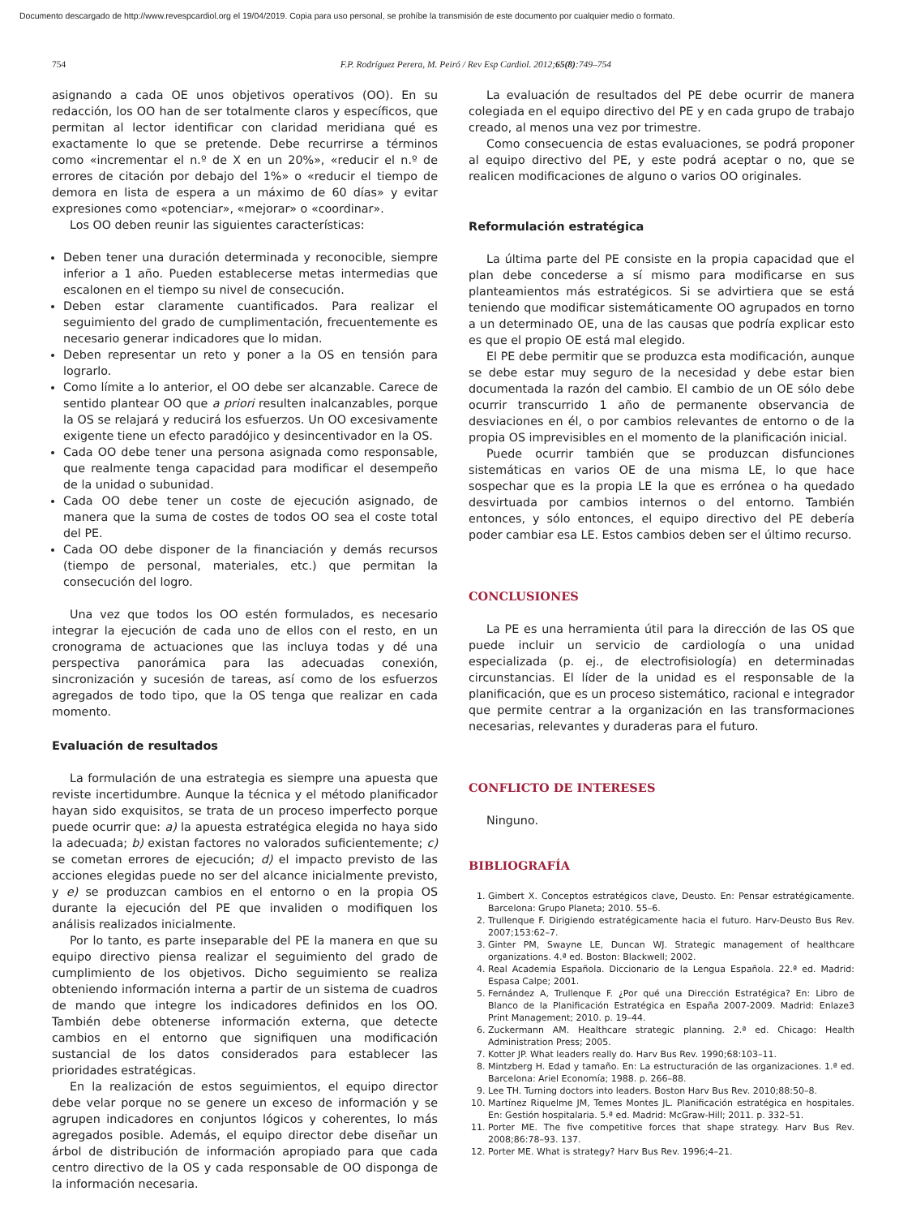Documento descargado de http://www.revespcardiol.org el 19/04/2019. Copia para uso personal, se prohíbe la transmisión de este documento por cualquier medio o formato.
754 F.P. Rodríguez Perera, M. Peiró / Rev Esp Cardiol. 2012;65(8):749–754
asignando a cada OE unos objetivos operativos (OO). En su redacción, los OO han de ser totalmente claros y específicos, que permitan al lector identificar con claridad meridiana qué es exactamente lo que se pretende. Debe recurrirse a términos como «incrementar el n.º de X en un 20%», «reducir el n.º de errores de citación por debajo del 1%» o «reducir el tiempo de demora en lista de espera a un máximo de 60 días» y evitar expresiones como «potenciar», «mejorar» o «coordinar».
Los OO deben reunir las siguientes características:
Deben tener una duración determinada y reconocible, siempre inferior a 1 año. Pueden establecerse metas intermedias que escalonen en el tiempo su nivel de consecución.
Deben estar claramente cuantificados. Para realizar el seguimiento del grado de cumplimentación, frecuentemente es necesario generar indicadores que lo midan.
Deben representar un reto y poner a la OS en tensión para lograrlo.
Como límite a lo anterior, el OO debe ser alcanzable. Carece de sentido plantear OO que a priori resulten inalcanzables, porque la OS se relajará y reducirá los esfuerzos. Un OO excesivamente exigente tiene un efecto paradójico y desincentivador en la OS.
Cada OO debe tener una persona asignada como responsable, que realmente tenga capacidad para modificar el desempeño de la unidad o subunidad.
Cada OO debe tener un coste de ejecución asignado, de manera que la suma de costes de todos OO sea el coste total del PE.
Cada OO debe disponer de la financiación y demás recursos (tiempo de personal, materiales, etc.) que permitan la consecución del logro.
Una vez que todos los OO estén formulados, es necesario integrar la ejecución de cada uno de ellos con el resto, en un cronograma de actuaciones que las incluya todas y dé una perspectiva panorámica para las adecuadas conexión, sincronización y sucesión de tareas, así como de los esfuerzos agregados de todo tipo, que la OS tenga que realizar en cada momento.
Evaluación de resultados
La formulación de una estrategia es siempre una apuesta que reviste incertidumbre. Aunque la técnica y el método planificador hayan sido exquisitos, se trata de un proceso imperfecto porque puede ocurrir que: a) la apuesta estratégica elegida no haya sido la adecuada; b) existan factores no valorados suficientemente; c) se cometan errores de ejecución; d) el impacto previsto de las acciones elegidas puede no ser del alcance inicialmente previsto, y e) se produzcan cambios en el entorno o en la propia OS durante la ejecución del PE que invaliden o modifiquen los análisis realizados inicialmente.
Por lo tanto, es parte inseparable del PE la manera en que su equipo directivo piensa realizar el seguimiento del grado de cumplimiento de los objetivos. Dicho seguimiento se realiza obteniendo información interna a partir de un sistema de cuadros de mando que integre los indicadores definidos en los OO. También debe obtenerse información externa, que detecte cambios en el entorno que signifiquen una modificación sustancial de los datos considerados para establecer las prioridades estratégicas.
En la realización de estos seguimientos, el equipo director debe velar porque no se genere un exceso de información y se agrupen indicadores en conjuntos lógicos y coherentes, lo más agregados posible. Además, el equipo director debe diseñar un árbol de distribución de información apropiado para que cada centro directivo de la OS y cada responsable de OO disponga de la información necesaria.
La evaluación de resultados del PE debe ocurrir de manera colegiada en el equipo directivo del PE y en cada grupo de trabajo creado, al menos una vez por trimestre.
Como consecuencia de estas evaluaciones, se podrá proponer al equipo directivo del PE, y este podrá aceptar o no, que se realicen modificaciones de alguno o varios OO originales.
Reformulación estratégica
La última parte del PE consiste en la propia capacidad que el plan debe concederse a sí mismo para modificarse en sus planteamientos más estratégicos. Si se advirtiera que se está teniendo que modificar sistemáticamente OO agrupados en torno a un determinado OE, una de las causas que podría explicar esto es que el propio OE está mal elegido.
El PE debe permitir que se produzca esta modificación, aunque se debe estar muy seguro de la necesidad y debe estar bien documentada la razón del cambio. El cambio de un OE sólo debe ocurrir transcurrido 1 año de permanente observancia de desviaciones en él, o por cambios relevantes de entorno o de la propia OS imprevisibles en el momento de la planificación inicial.
Puede ocurrir también que se produzcan disfunciones sistemáticas en varios OE de una misma LE, lo que hace sospechar que es la propia LE la que es errónea o ha quedado desvirtuada por cambios internos o del entorno. También entonces, y sólo entonces, el equipo directivo del PE debería poder cambiar esa LE. Estos cambios deben ser el último recurso.
CONCLUSIONES
La PE es una herramienta útil para la dirección de las OS que puede incluir un servicio de cardiología o una unidad especializada (p. ej., de electrofisiología) en determinadas circunstancias. El líder de la unidad es el responsable de la planificación, que es un proceso sistemático, racional e integrador que permite centrar a la organización en las transformaciones necesarias, relevantes y duraderas para el futuro.
CONFLICTO DE INTERESES
Ninguno.
BIBLIOGRAFÍA
1. Gimbert X. Conceptos estratégicos clave, Deusto. En: Pensar estratégicamente. Barcelona: Grupo Planeta; 2010. 55–6.
2. Trullenque F. Dirigiendo estratégicamente hacia el futuro. Harv-Deusto Bus Rev. 2007;153:62–7.
3. Ginter PM, Swayne LE, Duncan WJ. Strategic management of healthcare organizations. 4.ª ed. Boston: Blackwell; 2002.
4. Real Academia Española. Diccionario de la Lengua Española. 22.ª ed. Madrid: Espasa Calpe; 2001.
5. Fernández A, Trullenque F. ¿Por qué una Dirección Estratégica? En: Libro de Blanco de la Planificación Estratégica en España 2007-2009. Madrid: Enlaze3 Print Management; 2010. p. 19–44.
6. Zuckermann AM. Healthcare strategic planning. 2.ª ed. Chicago: Health Administration Press; 2005.
7. Kotter JP. What leaders really do. Harv Bus Rev. 1990;68:103–11.
8. Mintzberg H. Edad y tamaño. En: La estructuración de las organizaciones. 1.ª ed. Barcelona: Ariel Economía; 1988. p. 266–88.
9. Lee TH. Turning doctors into leaders. Boston Harv Bus Rev. 2010;88:50–8.
10. Martínez Riquelme JM, Temes Montes JL. Planificación estratégica en hospitales. En: Gestión hospitalaria. 5.ª ed. Madrid: McGraw-Hill; 2011. p. 332–51.
11. Porter ME. The five competitive forces that shape strategy. Harv Bus Rev. 2008;86:78–93. 137.
12. Porter ME. What is strategy? Harv Bus Rev. 1996;4–21.